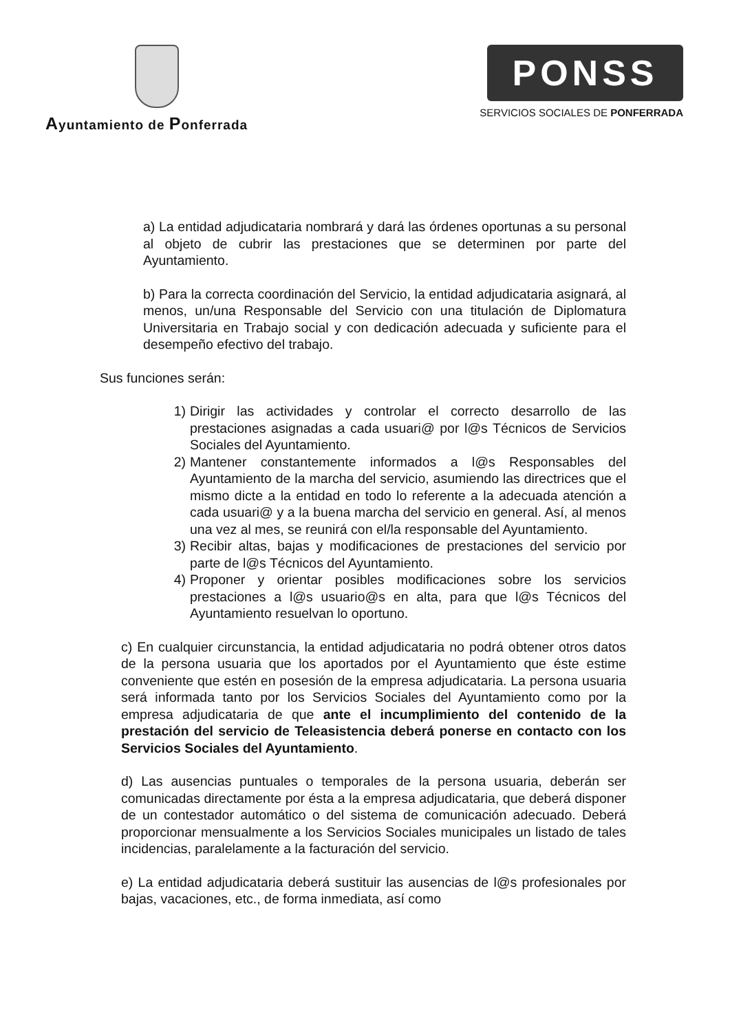Ayuntamiento de Ponferrada
PONSS
SERVICIOS SOCIALES DE PONFERRADA
a) La entidad adjudicataria nombrará y dará las órdenes oportunas a su personal al objeto de cubrir las prestaciones que se determinen por parte del Ayuntamiento.
b) Para la correcta coordinación del Servicio, la entidad adjudicataria asignará, al menos, un/una Responsable del Servicio con una titulación de Diplomatura Universitaria en Trabajo social y con dedicación adecuada y suficiente para el desempeño efectivo del trabajo.
Sus funciones serán:
1) Dirigir las actividades y controlar el correcto desarrollo de las prestaciones asignadas a cada usuari@ por l@s Técnicos de Servicios Sociales del Ayuntamiento.
2) Mantener constantemente informados a l@s Responsables del Ayuntamiento de la marcha del servicio, asumiendo las directrices que el mismo dicte a la entidad en todo lo referente a la adecuada atención a cada usuari@ y a la buena marcha del servicio en general. Así, al menos una vez al mes, se reunirá con el/la responsable del Ayuntamiento.
3) Recibir altas, bajas y modificaciones de prestaciones del servicio por parte de l@s Técnicos del Ayuntamiento.
4) Proponer y orientar posibles modificaciones sobre los servicios prestaciones a l@s usuario@s en alta, para que l@s Técnicos del Ayuntamiento resuelvan lo oportuno.
c) En cualquier circunstancia, la entidad adjudicataria no podrá obtener otros datos de la persona usuaria que los aportados por el Ayuntamiento que éste estime conveniente que estén en posesión de la empresa adjudicataria. La persona usuaria será informada tanto por los Servicios Sociales del Ayuntamiento como por la empresa adjudicataria de que ante el incumplimiento del contenido de la prestación del servicio de Teleasistencia deberá ponerse en contacto con los Servicios Sociales del Ayuntamiento.
d) Las ausencias puntuales o temporales de la persona usuaria, deberán ser comunicadas directamente por ésta a la empresa adjudicataria, que deberá disponer de un contestador automático o del sistema de comunicación adecuado. Deberá proporcionar mensualmente a los Servicios Sociales municipales un listado de tales incidencias, paralelamente a la facturación del servicio.
e) La entidad adjudicataria deberá sustituir las ausencias de l@s profesionales por bajas, vacaciones, etc., de forma inmediata, así como